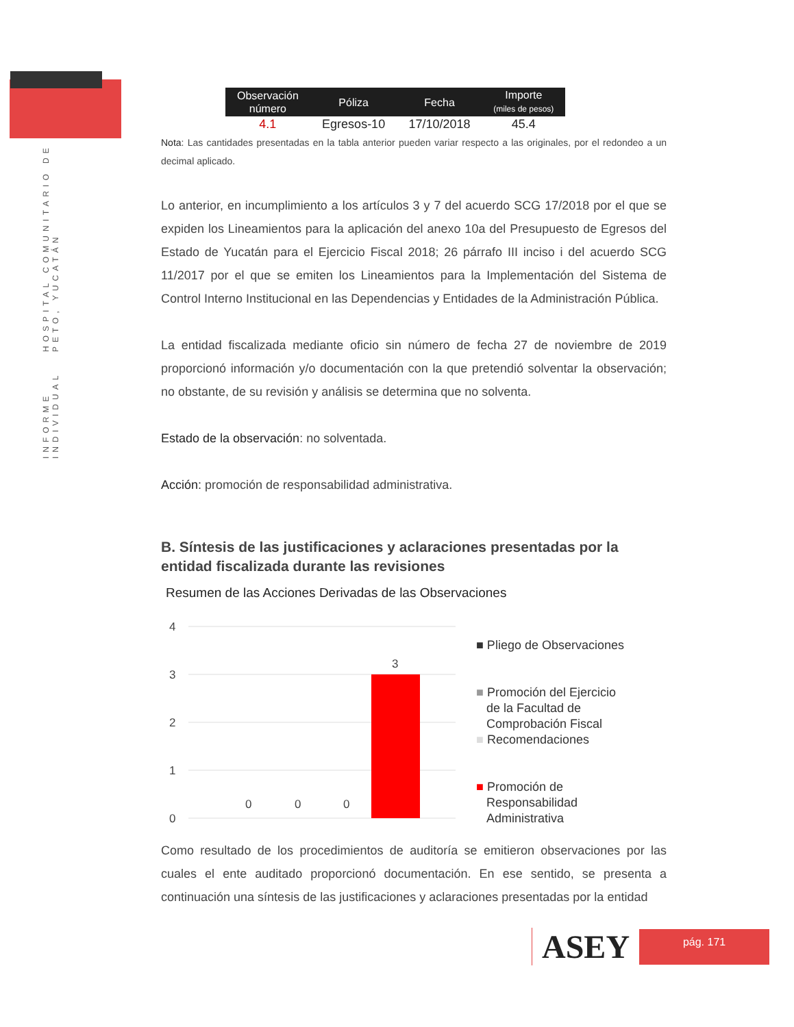INFORME INDIVIDUAL HOSPITAL COMUNITARIO DE PETO, YUCATÁN
| Observación número | Póliza | Fecha | Importe (miles de pesos) |
| --- | --- | --- | --- |
| 4.1 | Egresos-10 | 17/10/2018 | 45.4 |
Nota: Las cantidades presentadas en la tabla anterior pueden variar respecto a las originales, por el redondeo a un decimal aplicado.
Lo anterior, en incumplimiento a los artículos 3 y 7 del acuerdo SCG 17/2018 por el que se expiden los Lineamientos para la aplicación del anexo 10a del Presupuesto de Egresos del Estado de Yucatán para el Ejercicio Fiscal 2018; 26 párrafo III inciso i del acuerdo SCG 11/2017 por el que se emiten los Lineamientos para la Implementación del Sistema de Control Interno Institucional en las Dependencias y Entidades de la Administración Pública.
La entidad fiscalizada mediante oficio sin número de fecha 27 de noviembre de 2019 proporcionó información y/o documentación con la que pretendió solventar la observación; no obstante, de su revisión y análisis se determina que no solventa.
Estado de la observación: no solventada.
Acción: promoción de responsabilidad administrativa.
B. Síntesis de las justificaciones y aclaraciones presentadas por la entidad fiscalizada durante las revisiones
Resumen de las Acciones Derivadas de las Observaciones
4
3
2
1
0
0
0
0
3
■ Pliego de Observaciones
■ Promoción del Ejercicio
de la Facultad de
Comprobación Fiscal
■ Recomendaciones
■ Promoción de
Responsabilidad
Administrativa
Como resultado de los procedimientos de auditoría se emitieron observaciones por las cuales el ente auditado proporcionó documentación. En ese sentido, se presenta a continuación una síntesis de las justificaciones y aclaraciones presentadas por la entidad
ASEY
pág. 171